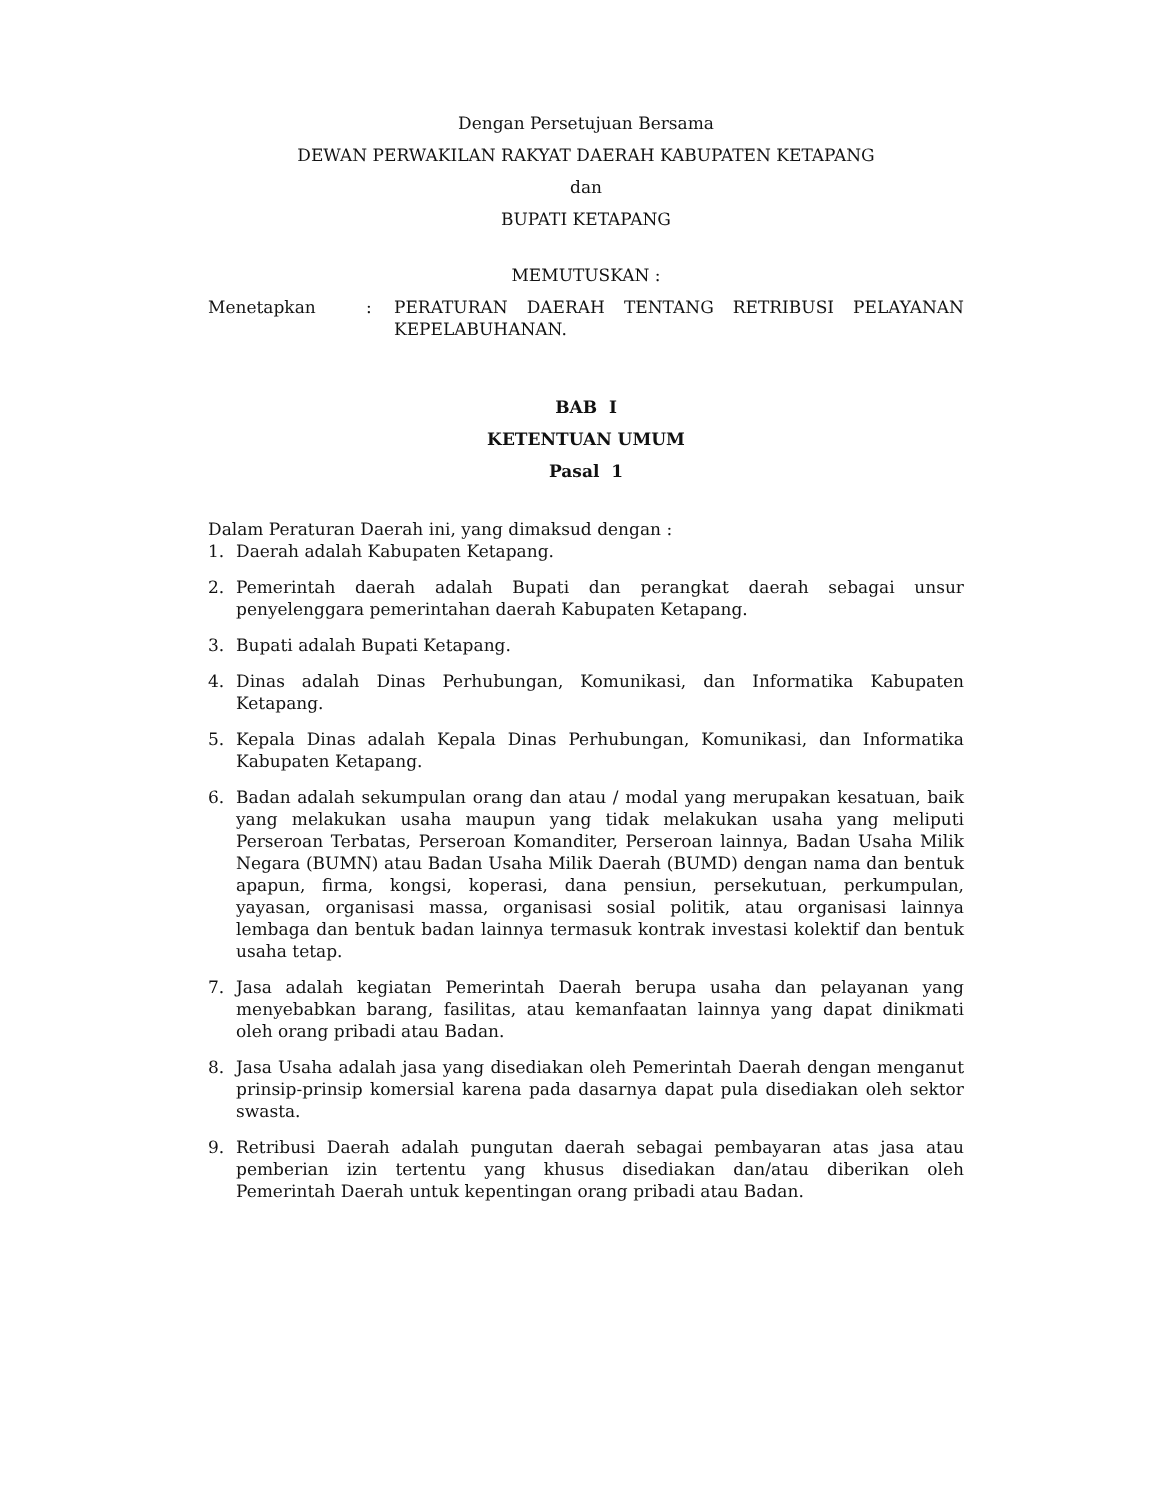Dengan Persetujuan Bersama
DEWAN PERWAKILAN RAKYAT DAERAH KABUPATEN KETAPANG
dan
BUPATI KETAPANG
MEMUTUSKAN :
Menetapkan : PERATURAN DAERAH TENTANG RETRIBUSI PELAYANAN KEPELABUHANAN.
BAB I
KETENTUAN UMUM
Pasal 1
Dalam Peraturan Daerah ini, yang dimaksud dengan :
1. Daerah adalah Kabupaten Ketapang.
2. Pemerintah daerah adalah Bupati dan perangkat daerah sebagai unsur penyelenggara pemerintahan daerah Kabupaten Ketapang.
3. Bupati adalah Bupati Ketapang.
4. Dinas adalah Dinas Perhubungan, Komunikasi, dan Informatika Kabupaten Ketapang.
5. Kepala Dinas adalah Kepala Dinas Perhubungan, Komunikasi, dan Informatika Kabupaten Ketapang.
6. Badan adalah sekumpulan orang dan atau / modal yang merupakan kesatuan, baik yang melakukan usaha maupun yang tidak melakukan usaha yang meliputi Perseroan Terbatas, Perseroan Komanditer, Perseroan lainnya, Badan Usaha Milik Negara (BUMN) atau Badan Usaha Milik Daerah (BUMD) dengan nama dan bentuk apapun, firma, kongsi, koperasi, dana pensiun, persekutuan, perkumpulan, yayasan, organisasi massa, organisasi sosial politik, atau organisasi lainnya lembaga dan bentuk badan lainnya termasuk kontrak investasi kolektif dan bentuk usaha tetap.
7. Jasa adalah kegiatan Pemerintah Daerah berupa usaha dan pelayanan yang menyebabkan barang, fasilitas, atau kemanfaatan lainnya yang dapat dinikmati oleh orang pribadi atau Badan.
8. Jasa Usaha adalah jasa yang disediakan oleh Pemerintah Daerah dengan menganut prinsip-prinsip komersial karena pada dasarnya dapat pula disediakan oleh sektor swasta.
9. Retribusi Daerah adalah pungutan daerah sebagai pembayaran atas jasa atau pemberian izin tertentu yang khusus disediakan dan/atau diberikan oleh Pemerintah Daerah untuk kepentingan orang pribadi atau Badan.